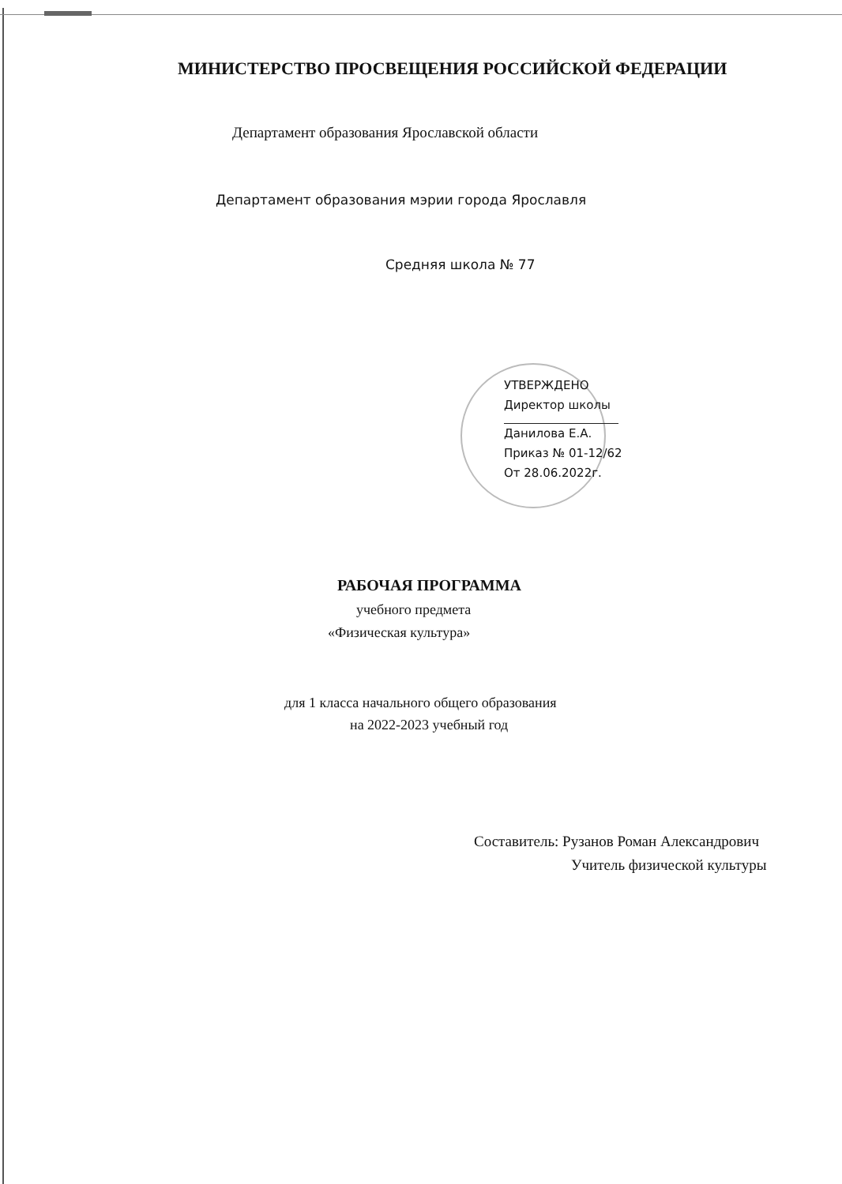МИНИСТЕРСТВО ПРОСВЕЩЕНИЯ РОССИЙСКОЙ ФЕДЕРАЦИИ
Департамент образования Ярославской области
Департамент образования мэрии города Ярославля
Средняя школа № 77
УТВЕРЖДЕНО
Директор школы
Данилова Е.А.
Приказ № 01-12/62
От 28.06.2022г.
РАБОЧАЯ ПРОГРАММА
учебного предмета
«Физическая культура»
для 1 класса начального общего образования
на 2022-2023 учебный год
Составитель: Рузанов Роман Александрович
Учитель физической культуры